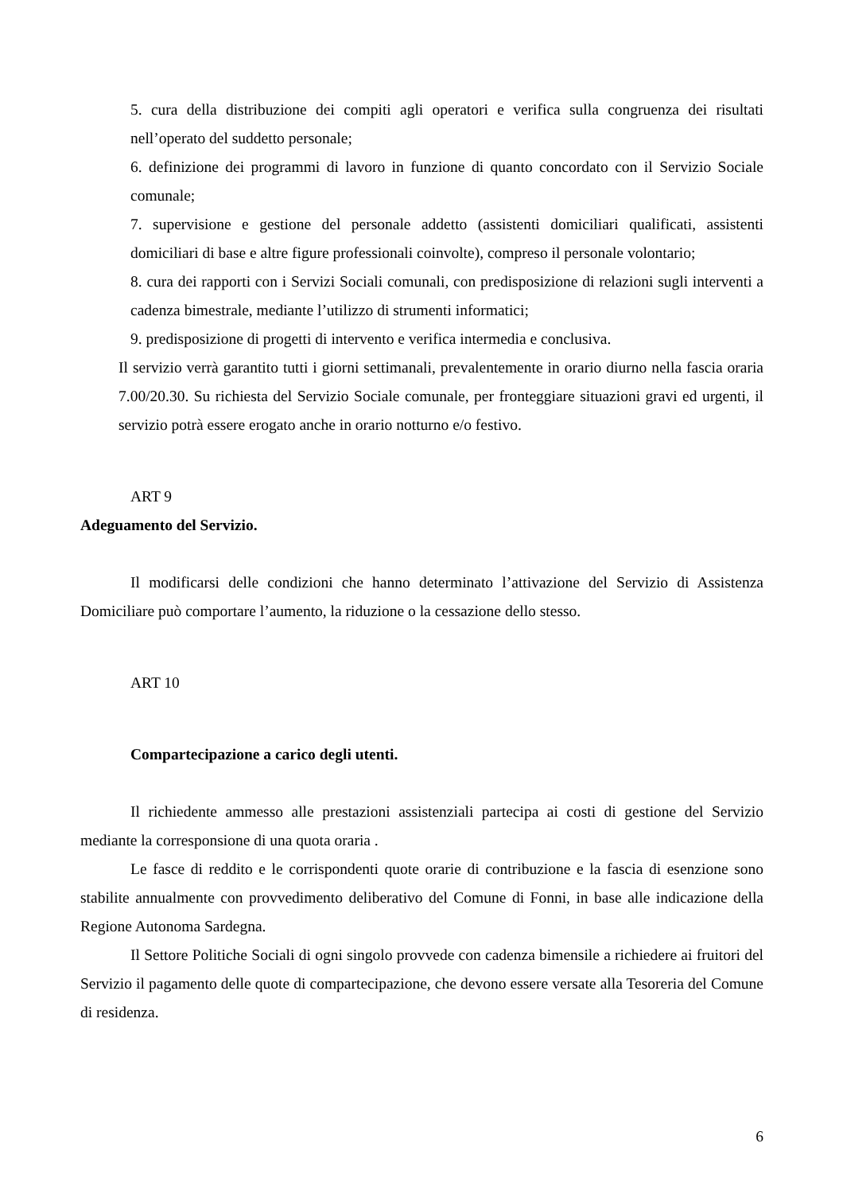5. cura della distribuzione dei compiti agli operatori e verifica sulla congruenza dei risultati nell’operato del suddetto personale;
6. definizione dei programmi di lavoro in funzione di quanto concordato con il Servizio Sociale comunale;
7. supervisione e gestione del personale addetto (assistenti domiciliari qualificati, assistenti domiciliari di base e altre figure professionali coinvolte), compreso il personale volontario;
8. cura dei rapporti con i Servizi Sociali comunali, con predisposizione di relazioni sugli interventi a cadenza bimestrale, mediante l’utilizzo di strumenti informatici;
9. predisposizione di progetti di intervento e verifica intermedia e conclusiva.
Il servizio verrà garantito tutti i giorni settimanali, prevalentemente in orario diurno nella fascia oraria 7.00/20.30. Su richiesta del Servizio Sociale comunale, per fronteggiare situazioni gravi ed urgenti, il servizio potrà essere erogato anche in orario notturno e/o festivo.
ART 9
Adeguamento del Servizio.
Il modificarsi delle condizioni che hanno determinato l’attivazione del Servizio di Assistenza Domiciliare può comportare l’aumento, la riduzione o la cessazione dello stesso.
ART 10
Compartecipazione a carico degli utenti.
Il richiedente ammesso alle prestazioni assistenziali partecipa ai costi di gestione del Servizio mediante la corresponsione di una quota oraria .
Le fasce di reddito e le corrispondenti quote orarie di contribuzione e la fascia di esenzione sono stabilite annualmente con provvedimento deliberativo del Comune di Fonni, in base alle indicazione della Regione Autonoma Sardegna.
Il Settore Politiche Sociali di ogni singolo provvede con cadenza bimensile a richiedere ai fruitori del Servizio il pagamento delle quote di compartecipazione, che devono essere versate alla Tesoreria del Comune di residenza.
6